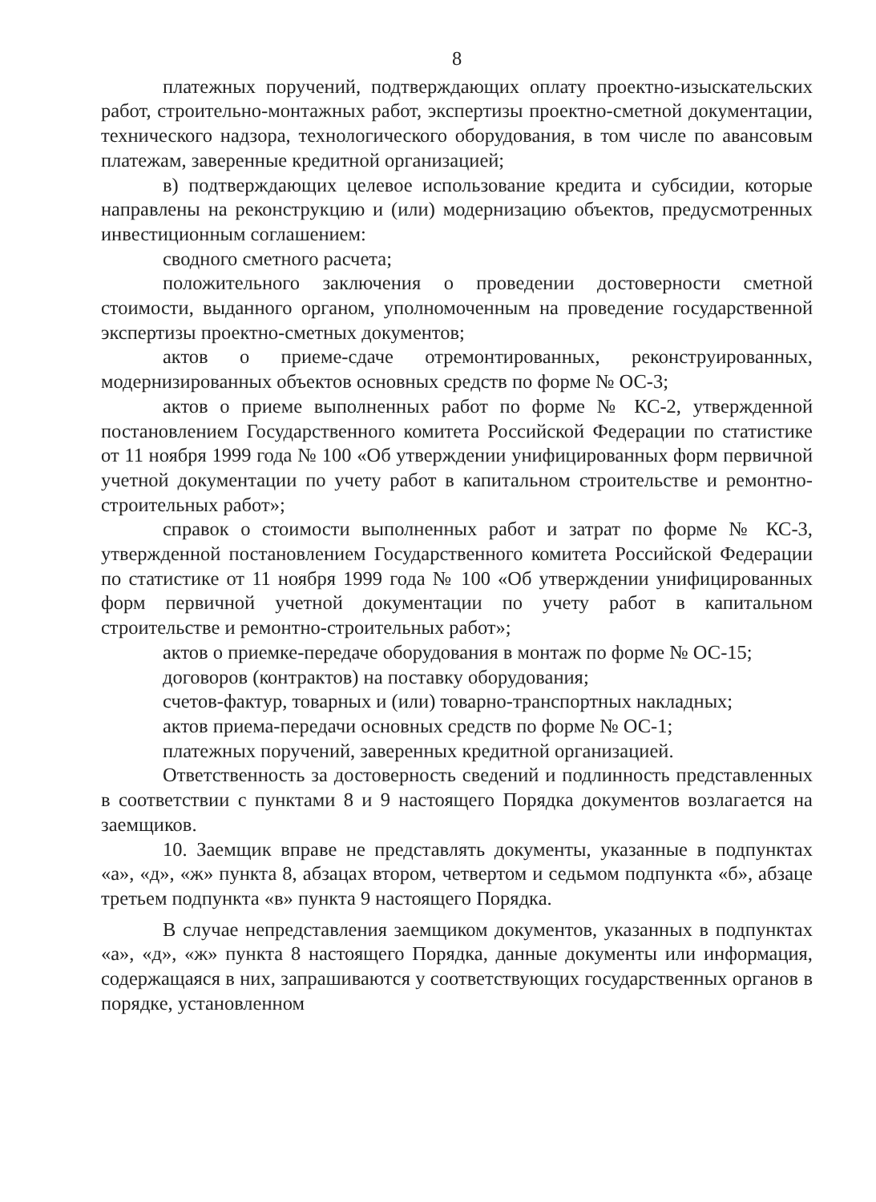8
платежных поручений, подтверждающих оплату проектно-изыскательских работ, строительно-монтажных работ, экспертизы проектно-сметной документации, технического надзора, технологического оборудования, в том числе по авансовым платежам, заверенные кредитной организацией;
в) подтверждающих целевое использование кредита и субсидии, которые направлены на реконструкцию и (или) модернизацию объектов, предусмотренных инвестиционным соглашением:
сводного сметного расчета;
положительного заключения о проведении достоверности сметной стоимости, выданного органом, уполномоченным на проведение государственной экспертизы проектно-сметных документов;
актов о приеме-сдаче отремонтированных, реконструированных, модернизированных объектов основных средств по форме № ОС-3;
актов о приеме выполненных работ по форме № КС-2, утвержденной постановлением Государственного комитета Российской Федерации по статистике от 11 ноября 1999 года № 100 «Об утверждении унифицированных форм первичной учетной документации по учету работ в капитальном строительстве и ремонтно-строительных работ»;
справок о стоимости выполненных работ и затрат по форме № КС-3, утвержденной постановлением Государственного комитета Российской Федерации по статистике от 11 ноября 1999 года № 100 «Об утверждении унифицированных форм первичной учетной документации по учету работ в капитальном строительстве и ремонтно-строительных работ»;
актов о приемке-передаче оборудования в монтаж по форме № ОС-15;
договоров (контрактов) на поставку оборудования;
счетов-фактур, товарных и (или) товарно-транспортных накладных;
актов приема-передачи основных средств по форме № ОС-1;
платежных поручений, заверенных кредитной организацией.
Ответственность за достоверность сведений и подлинность представленных в соответствии с пунктами 8 и 9 настоящего Порядка документов возлагается на заемщиков.
10. Заемщик вправе не представлять документы, указанные в подпунктах «а», «д», «ж» пункта 8, абзацах втором, четвертом и седьмом подпункта «б», абзаце третьем подпункта «в» пункта 9 настоящего Порядка.
В случае непредставления заемщиком документов, указанных в подпунктах «а», «д», «ж» пункта 8 настоящего Порядка, данные документы или информация, содержащаяся в них, запрашиваются у соответствующих государственных органов в порядке, установленном